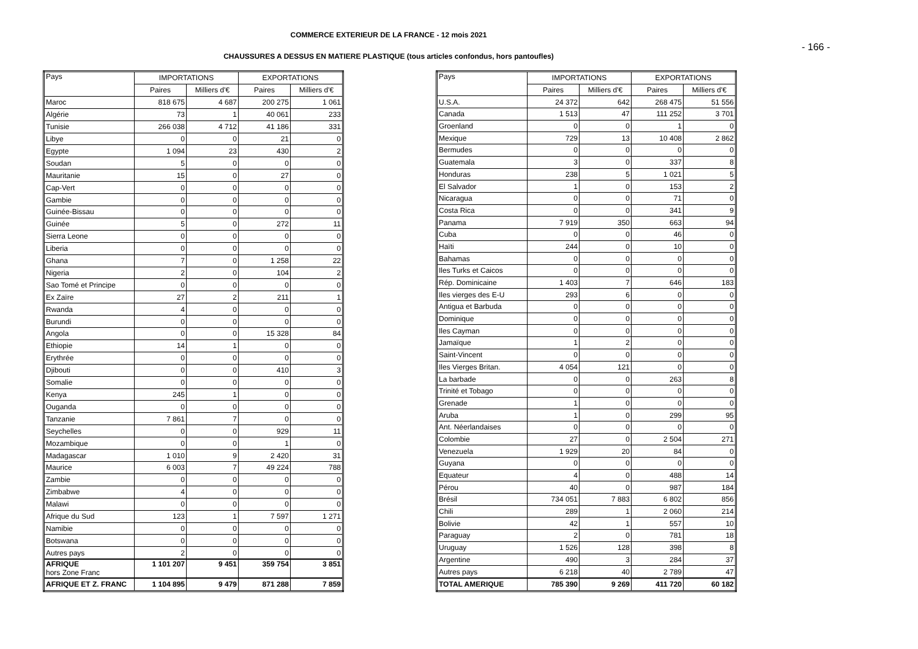COMMERCE EXTERIEUR DE LA FRANCE - 12 mois 2021
- 166 -
CHAUSSURES A DESSUS EN MATIERE PLASTIQUE (tous articles confondus, hors pantoufles)
| Pays | IMPORTATIONS | | EXPORTATIONS | |
| --- | --- | --- | --- | --- |
| | Paires | Milliers d'€ | Paires | Milliers d'€ |
| Maroc | 818 675 | 4 687 | 200 275 | 1 061 |
| Algérie | 73 | 1 | 40 061 | 233 |
| Tunisie | 266 038 | 4 712 | 41 186 | 331 |
| Libye | 0 | 0 | 21 | 0 |
| Egypte | 1 094 | 23 | 430 | 2 |
| Soudan | 5 | 0 | 0 | 0 |
| Mauritanie | 15 | 0 | 27 | 0 |
| Cap-Vert | 0 | 0 | 0 | 0 |
| Gambie | 0 | 0 | 0 | 0 |
| Guinée-Bissau | 0 | 0 | 0 | 0 |
| Guinée | 5 | 0 | 272 | 11 |
| Sierra Leone | 0 | 0 | 0 | 0 |
| Liberia | 0 | 0 | 0 | 0 |
| Ghana | 7 | 0 | 1 258 | 22 |
| Nigeria | 2 | 0 | 104 | 2 |
| Sao Tomé et Principe | 0 | 0 | 0 | 0 |
| Ex Zaïre | 27 | 2 | 211 | 1 |
| Rwanda | 4 | 0 | 0 | 0 |
| Burundi | 0 | 0 | 0 | 0 |
| Angola | 0 | 0 | 15 328 | 84 |
| Ethiopie | 14 | 1 | 0 | 0 |
| Erythrée | 0 | 0 | 0 | 0 |
| Djibouti | 0 | 0 | 410 | 3 |
| Somalie | 0 | 0 | 0 | 0 |
| Kenya | 245 | 1 | 0 | 0 |
| Ouganda | 0 | 0 | 0 | 0 |
| Tanzanie | 7 861 | 7 | 0 | 0 |
| Seychelles | 0 | 0 | 929 | 11 |
| Mozambique | 0 | 0 | 1 | 0 |
| Madagascar | 1 010 | 9 | 2 420 | 31 |
| Maurice | 6 003 | 7 | 49 224 | 788 |
| Zambie | 0 | 0 | 0 | 0 |
| Zimbabwe | 4 | 0 | 0 | 0 |
| Malawi | 0 | 0 | 0 | 0 |
| Afrique du Sud | 123 | 1 | 7 597 | 1 271 |
| Namibie | 0 | 0 | 0 | 0 |
| Botswana | 0 | 0 | 0 | 0 |
| Autres pays | 2 | 0 | 0 | 0 |
| AFRIQUE hors Zone Franc | 1 101 207 | 9 451 | 359 754 | 3 851 |
| AFRIQUE ET Z. FRANC | 1 104 895 | 9 479 | 871 288 | 7 859 |
| Pays | IMPORTATIONS | | EXPORTATIONS | |
| --- | --- | --- | --- | --- |
| | Paires | Milliers d'€ | Paires | Milliers d'€ |
| U.S.A. | 24 372 | 642 | 268 475 | 51 556 |
| Canada | 1 513 | 47 | 111 252 | 3 701 |
| Groenland | 0 | 0 | 1 | 0 |
| Mexique | 729 | 13 | 10 408 | 2 862 |
| Bermudes | 0 | 0 | 0 | 0 |
| Guatemala | 3 | 0 | 337 | 8 |
| Honduras | 238 | 5 | 1 021 | 5 |
| El Salvador | 1 | 0 | 153 | 2 |
| Nicaragua | 0 | 0 | 71 | 0 |
| Costa Rica | 0 | 0 | 341 | 9 |
| Panama | 7 919 | 350 | 663 | 94 |
| Cuba | 0 | 0 | 46 | 0 |
| Haïti | 244 | 0 | 10 | 0 |
| Bahamas | 0 | 0 | 0 | 0 |
| Iles Turks et Caicos | 0 | 0 | 0 | 0 |
| Rép. Dominicaine | 1 403 | 7 | 646 | 183 |
| Iles vierges des E-U | 293 | 6 | 0 | 0 |
| Antigua et Barbuda | 0 | 0 | 0 | 0 |
| Dominique | 0 | 0 | 0 | 0 |
| Iles Cayman | 0 | 0 | 0 | 0 |
| Jamaïque | 1 | 2 | 0 | 0 |
| Saint-Vincent | 0 | 0 | 0 | 0 |
| Iles Vierges Britan. | 4 054 | 121 | 0 | 0 |
| La barbade | 0 | 0 | 263 | 8 |
| Trinité et Tobago | 0 | 0 | 0 | 0 |
| Grenade | 1 | 0 | 0 | 0 |
| Aruba | 1 | 0 | 299 | 95 |
| Ant. Néerlandaises | 0 | 0 | 0 | 0 |
| Colombie | 27 | 0 | 2 504 | 271 |
| Venezuela | 1 929 | 20 | 84 | 0 |
| Guyana | 0 | 0 | 0 | 0 |
| Equateur | 4 | 0 | 488 | 14 |
| Pérou | 40 | 0 | 987 | 184 |
| Brésil | 734 051 | 7 883 | 6 802 | 856 |
| Chili | 289 | 1 | 2 060 | 214 |
| Bolivie | 42 | 1 | 557 | 10 |
| Paraguay | 2 | 0 | 781 | 18 |
| Uruguay | 1 526 | 128 | 398 | 8 |
| Argentine | 490 | 3 | 284 | 37 |
| Autres pays | 6 218 | 40 | 2 789 | 47 |
| TOTAL AMERIQUE | 785 390 | 9 269 | 411 720 | 60 182 |